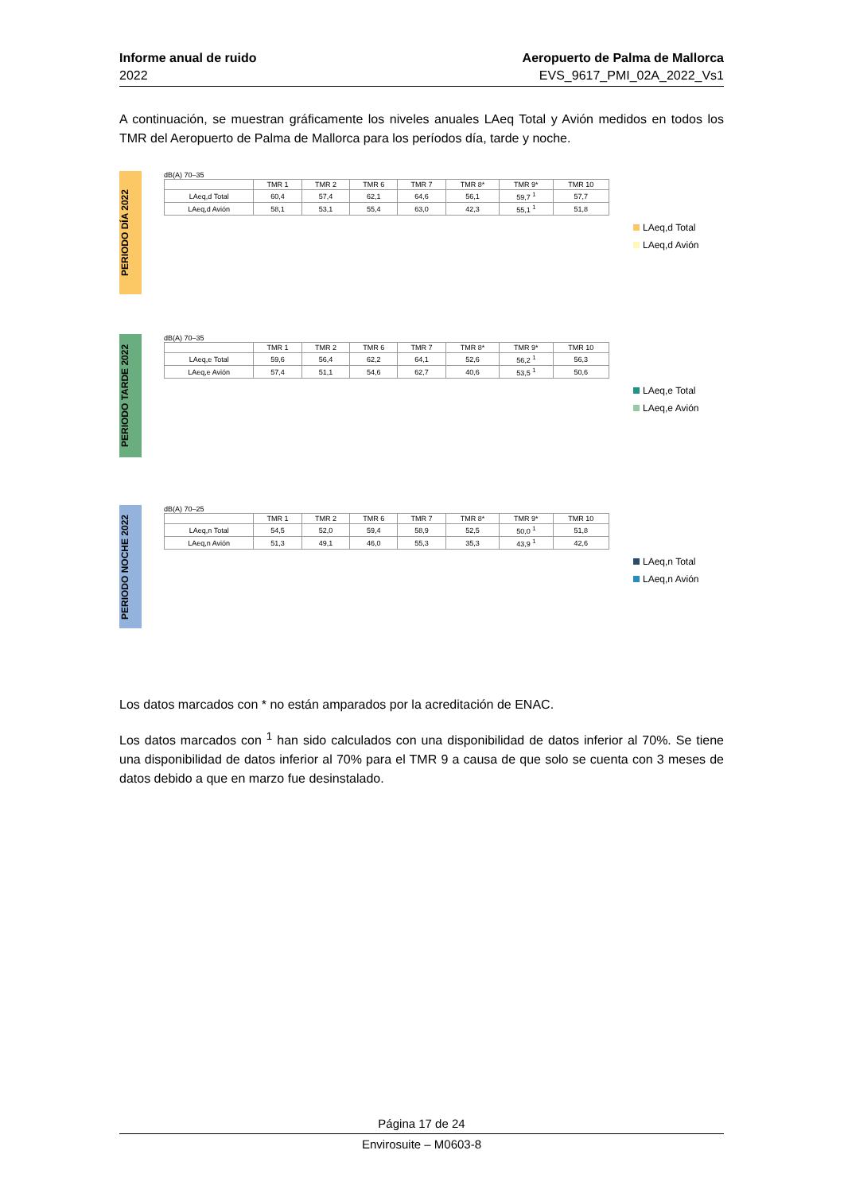Informe anual de ruido
2022
Aeropuerto de Palma de Mallorca
EVS_9617_PMI_02A_2022_Vs1
A continuación, se muestran gráficamente los niveles anuales LAeq Total y Avión medidos en todos los TMR del Aeropuerto de Palma de Mallorca para los períodos día, tarde y noche.
PERIODO DÍA 2022
dB(A) 70–35
| | TMR 1 | TMR 2 | TMR 6 | TMR 7 | TMR 8* | TMR 9* | TMR 10 |
| --- | --- | --- | --- | --- | --- | --- | --- |
| LAeq,d Total | 60,4 | 57,4 | 62,1 | 64,6 | 56,1 | 59,7 <sup>1</sup> | 57,7 |
| LAeq,d Avión | 58,1 | 53,1 | 55,4 | 63,0 | 42,3 | 55,1 <sup>1</sup> | 51,8 |
LAeq,d Total
LAeq,d Avión
PERIODO TARDE 2022
dB(A) 70–35
| | TMR 1 | TMR 2 | TMR 6 | TMR 7 | TMR 8* | TMR 9* | TMR 10 |
| --- | --- | --- | --- | --- | --- | --- | --- |
| LAeq,e Total | 59,6 | 56,4 | 62,2 | 64,1 | 52,6 | 56,2 <sup>1</sup> | 56,3 |
| LAeq,e Avión | 57,4 | 51,1 | 54,6 | 62,7 | 40,6 | 53,5 <sup>1</sup> | 50,6 |
LAeq,e Total
LAeq,e Avión
PERIODO NOCHE 2022
dB(A) 70–25
| | TMR 1 | TMR 2 | TMR 6 | TMR 7 | TMR 8* | TMR 9* | TMR 10 |
| --- | --- | --- | --- | --- | --- | --- | --- |
| LAeq,n Total | 54,5 | 52,0 | 59,4 | 58,9 | 52,5 | 50,0 <sup>1</sup> | 51,8 |
| LAeq,n Avión | 51,3 | 49,1 | 46,0 | 55,3 | 35,3 | 43,9 <sup>1</sup> | 42,6 |
LAeq,n Total
LAeq,n Avión
Los datos marcados con * no están amparados por la acreditación de ENAC.
Los datos marcados con <sup>1</sup> han sido calculados con una disponibilidad de datos inferior al 70%. Se tiene una disponibilidad de datos inferior al 70% para el TMR 9 a causa de que solo se cuenta con 3 meses de datos debido a que en marzo fue desinstalado.
Página 17 de 24
Envirosuite – M0603-8